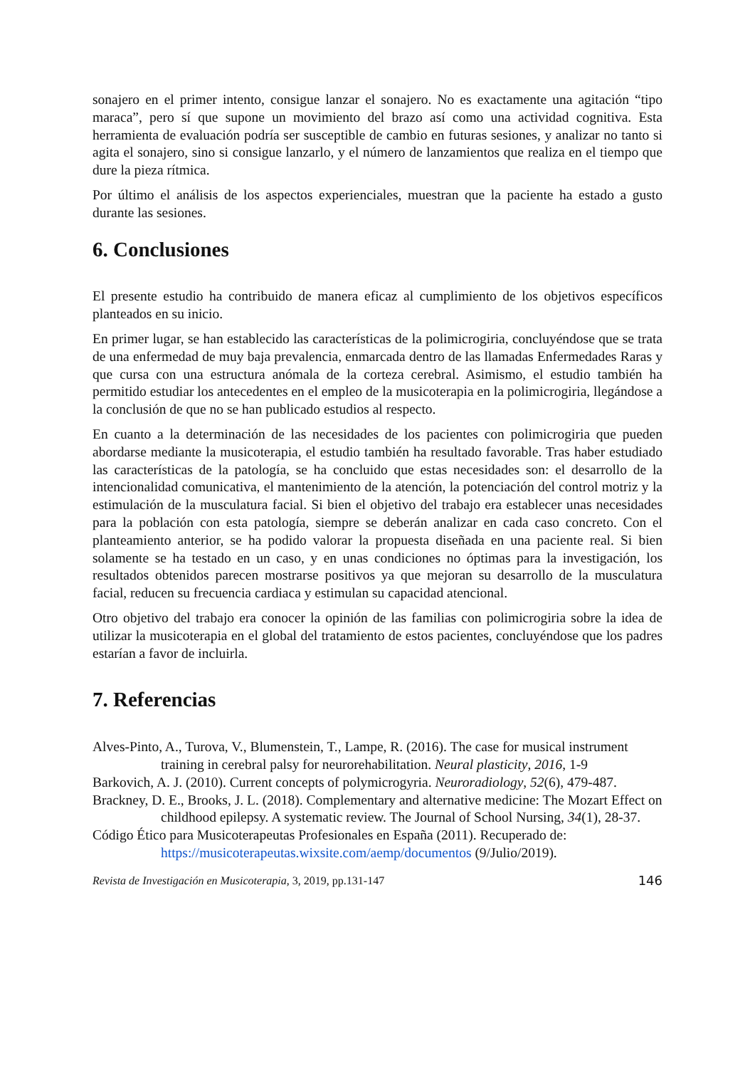sonajero en el primer intento, consigue lanzar el sonajero. No es exactamente una agitación “tipo maraca”, pero sí que supone un movimiento del brazo así como una actividad cognitiva. Esta herramienta de evaluación podría ser susceptible de cambio en futuras sesiones, y analizar no tanto si agita el sonajero, sino si consigue lanzarlo, y el número de lanzamientos que realiza en el tiempo que dure la pieza rítmica.
Por último el análisis de los aspectos experienciales, muestran que la paciente ha estado a gusto durante las sesiones.
6. Conclusiones
El presente estudio ha contribuido de manera eficaz al cumplimiento de los objetivos específicos planteados en su inicio.
En primer lugar, se han establecido las características de la polimicrogiria, concluyéndose que se trata de una enfermedad de muy baja prevalencia, enmarcada dentro de las llamadas Enfermedades Raras y que cursa con una estructura anómala de la corteza cerebral. Asimismo, el estudio también ha permitido estudiar los antecedentes en el empleo de la musicoterapia en la polimicrogiria, llegándose a la conclusión de que no se han publicado estudios al respecto.
En cuanto a la determinación de las necesidades de los pacientes con polimicrogiria que pueden abordarse mediante la musicoterapia, el estudio también ha resultado favorable. Tras haber estudiado las características de la patología, se ha concluido que estas necesidades son: el desarrollo de la intencionalidad comunicativa, el mantenimiento de la atención, la potenciación del control motriz y la estimulación de la musculatura facial. Si bien el objetivo del trabajo era establecer unas necesidades para la población con esta patología, siempre se deberán analizar en cada caso concreto. Con el planteamiento anterior, se ha podido valorar la propuesta diseñada en una paciente real. Si bien solamente se ha testado en un caso, y en unas condiciones no óptimas para la investigación, los resultados obtenidos parecen mostrarse positivos ya que mejoran su desarrollo de la musculatura facial, reducen su frecuencia cardiaca y estimulan su capacidad atencional.
Otro objetivo del trabajo era conocer la opinión de las familias con polimicrogiria sobre la idea de utilizar la musicoterapia en el global del tratamiento de estos pacientes, concluyéndose que los padres estarían a favor de incluirla.
7. Referencias
Alves-Pinto, A., Turova, V., Blumenstein, T., Lampe, R. (2016). The case for musical instrument training in cerebral palsy for neurorehabilitation. Neural plasticity, 2016, 1-9
Barkovich, A. J. (2010). Current concepts of polymicrogyria. Neuroradiology, 52(6), 479-487.
Brackney, D. E., Brooks, J. L. (2018). Complementary and alternative medicine: The Mozart Effect on childhood epilepsy. A systematic review. The Journal of School Nursing, 34(1), 28-37.
Código Ético para Musicoterapeutas Profesionales en España (2011). Recuperado de: https://musicoterapeutas.wixsite.com/aemp/documentos (9/Julio/2019).
Revista de Investigación en Musicoterapia, 3, 2019, pp.131-147 146